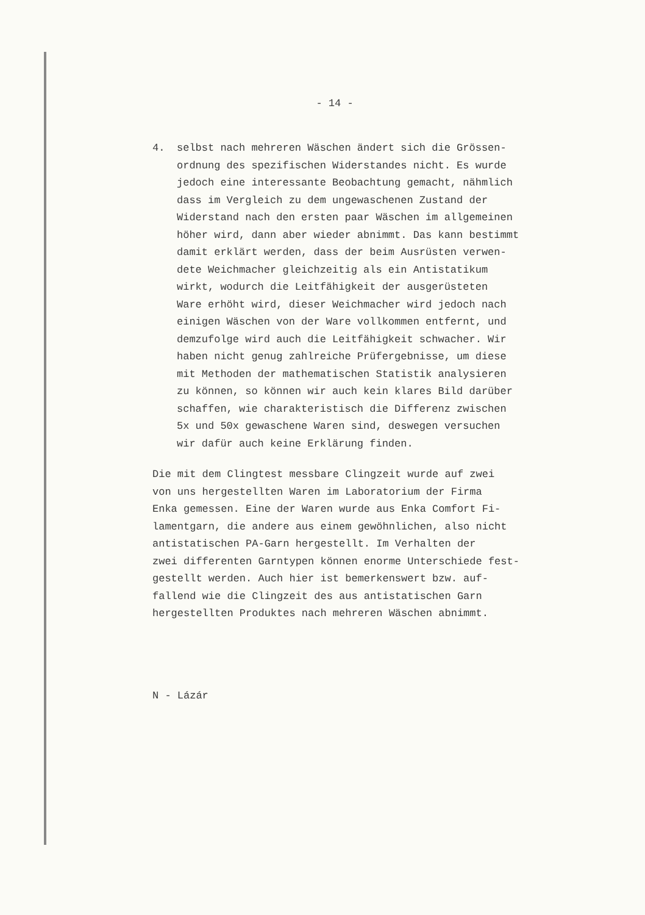- 14 -
4. selbst nach mehreren Wäschen ändert sich die Grössen-
ordnung des spezifischen Widerstandes nicht. Es wurde
jedoch eine interessante Beobachtung gemacht, nähmlich
dass im Vergleich zu dem ungewaschenen Zustand der
Widerstand nach den ersten paar Wäschen im allgemeinen
höher wird, dann aber wieder abnimmt. Das kann bestimmt
damit erklärt werden, dass der beim Ausrüsten verwen-
dete Weichmacher gleichzeitig als ein Antistatikum
wirkt, wodurch die Leitfähigkeit der ausgerüsteten
Ware erhöht wird, dieser Weichmacher wird jedoch nach
einigen Wäschen von der Ware vollkommen entfernt, und
demzufolge wird auch die Leitfähigkeit schwacher. Wir
haben nicht genug zahlreiche Prüfergebnisse, um diese
mit Methoden der mathematischen Statistik analysieren
zu können, so können wir auch kein klares Bild darüber
schaffen, wie charakteristisch die Differenz zwischen
5x und 50x gewaschene Waren sind, deswegen versuchen
wir dafür auch keine Erklärung finden.
Die mit dem Clingtest messbare Clingzeit wurde auf zwei
von uns hergestellten Waren im Laboratorium der Firma
Enka gemessen. Eine der Waren wurde aus Enka Comfort Fi-
lamentgarn, die andere aus einem gewöhnlichen, also nicht
antistatischen PA-Garn hergestellt. Im Verhalten der
zwei differenten Garntypen können enorme Unterschiede fest-
gestellt werden. Auch hier ist bemerkenswert bzw. auf-
fallend wie die Clingzeit des aus antistatischen Garn
hergestellten Produktes nach mehreren Wäschen abnimmt.
N - Lázár